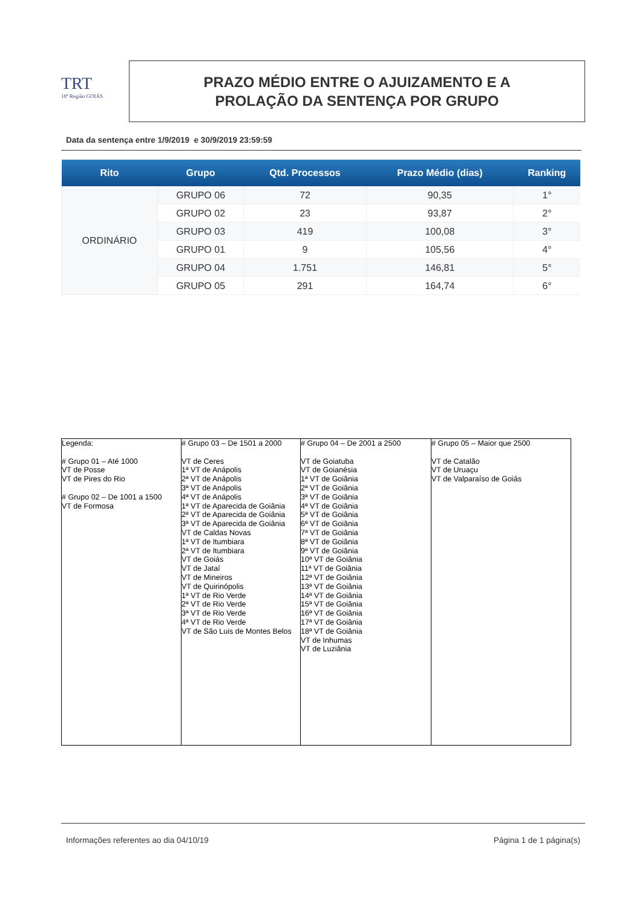TRT
18ª Região GOIÁS
PRAZO MÉDIO ENTRE O AJUIZAMENTO E A
PROLAÇÃO DA SENTENÇA POR GRUPO
Data da sentença entre 1/9/2019 e 30/9/2019 23:59:59
| Rito | Grupo | Qtd. Processos | Prazo Médio (dias) | Ranking |
| --- | --- | --- | --- | --- |
| ORDINÁRIO | GRUPO 06 | 72 | 90,35 | 1° |
| | GRUPO 02 | 23 | 93,87 | 2° |
| | GRUPO 03 | 419 | 100,08 | 3° |
| | GRUPO 01 | 9 | 105,56 | 4° |
| | GRUPO 04 | 1.751 | 146,81 | 5° |
| | GRUPO 05 | 291 | 164,74 | 6° |
| Legenda: # Grupo 01 – Até 1000 VT de Posse VT de Pires do Rio # Grupo 02 – De 1001 a 1500 VT de Formosa | # Grupo 03 – De 1501 a 2000 VT de Ceres 1ª VT de Anápolis 2ª VT de Anápolis 3ª VT de Anápolis 4ª VT de Anápolis 1ª VT de Aparecida de Goiânia 2ª VT de Aparecida de Goiânia 3ª VT de Aparecida de Goiânia VT de Caldas Novas 1ª VT de Itumbiara 2ª VT de Itumbiara VT de Goiás VT de Jataí VT de Mineiros VT de Quirinópolis 1ª VT de Rio Verde 2ª VT de Rio Verde 3ª VT de Rio Verde 4ª VT de Rio Verde VT de São Luis de Montes Belos | # Grupo 04 – De 2001 a 2500 VT de Goiatuba VT de Goianésia 1ª VT de Goiânia 2ª VT de Goiânia 3ª VT de Goiânia 4ª VT de Goiânia 5ª VT de Goiânia 6ª VT de Goiânia 7ª VT de Goiânia 8ª VT de Goiânia 9ª VT de Goiânia 10ª VT de Goiânia 11ª VT de Goiânia 12ª VT de Goiânia 13ª VT de Goiânia 14ª VT de Goiânia 15ª VT de Goiânia 16ª VT de Goiânia 17ª VT de Goiânia 18ª VT de Goiânia VT de Inhumas VT de Luziânia | # Grupo 05 – Maior que 2500 VT de Catalão VT de Uruaçu VT de Valparaíso de Goiás |
Informações referentes ao dia 04/10/19 Página 1 de 1 página(s)